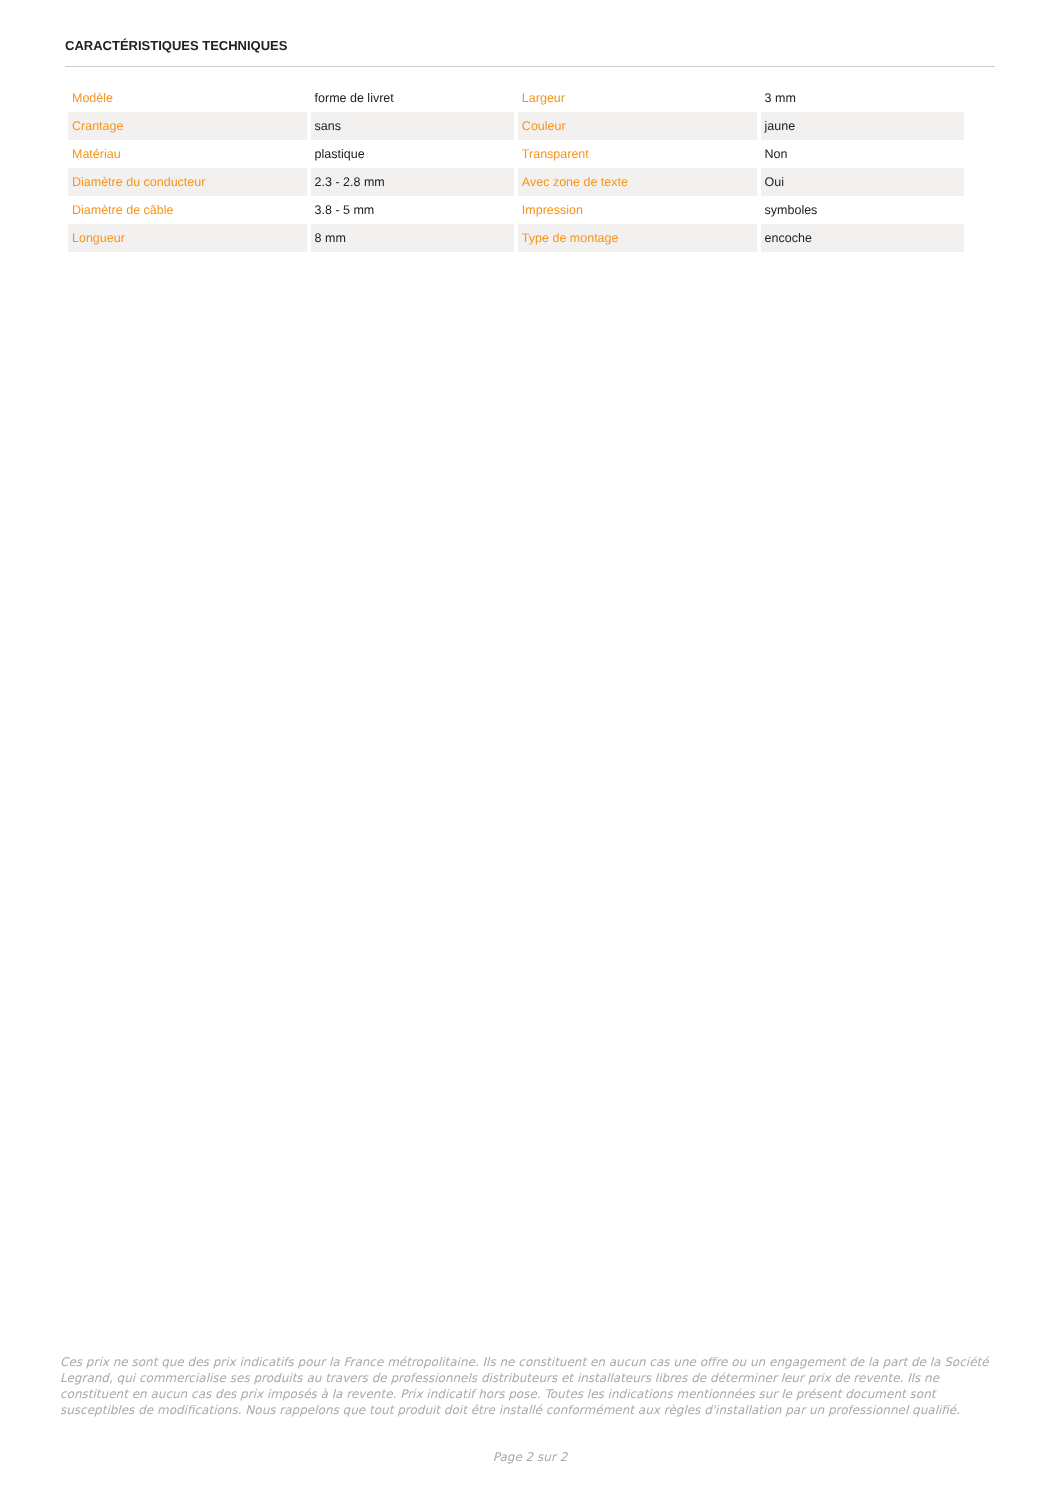CARACTÉRISTIQUES TECHNIQUES
| Modèle | forme de livret | Largeur | 3 mm |
| Crantage | sans | Couleur | jaune |
| Matériau | plastique | Transparent | Non |
| Diamètre du conducteur | 2.3 - 2.8 mm | Avec zone de texte | Oui |
| Diamètre de câble | 3.8 - 5 mm | Impression | symboles |
| Longueur | 8 mm | Type de montage | encoche |
Ces prix ne sont que des prix indicatifs pour la France métropolitaine. Ils ne constituent en aucun cas une offre ou un engagement de la part de la Société Legrand, qui commercialise ses produits au travers de professionnels distributeurs et installateurs libres de déterminer leur prix de revente. Ils ne constituent en aucun cas des prix imposés à la revente. Prix indicatif hors pose. Toutes les indications mentionnées sur le présent document sont susceptibles de modifications. Nous rappelons que tout produit doit être installé conformément aux règles d'installation par un professionnel qualifié.
Page 2 sur 2